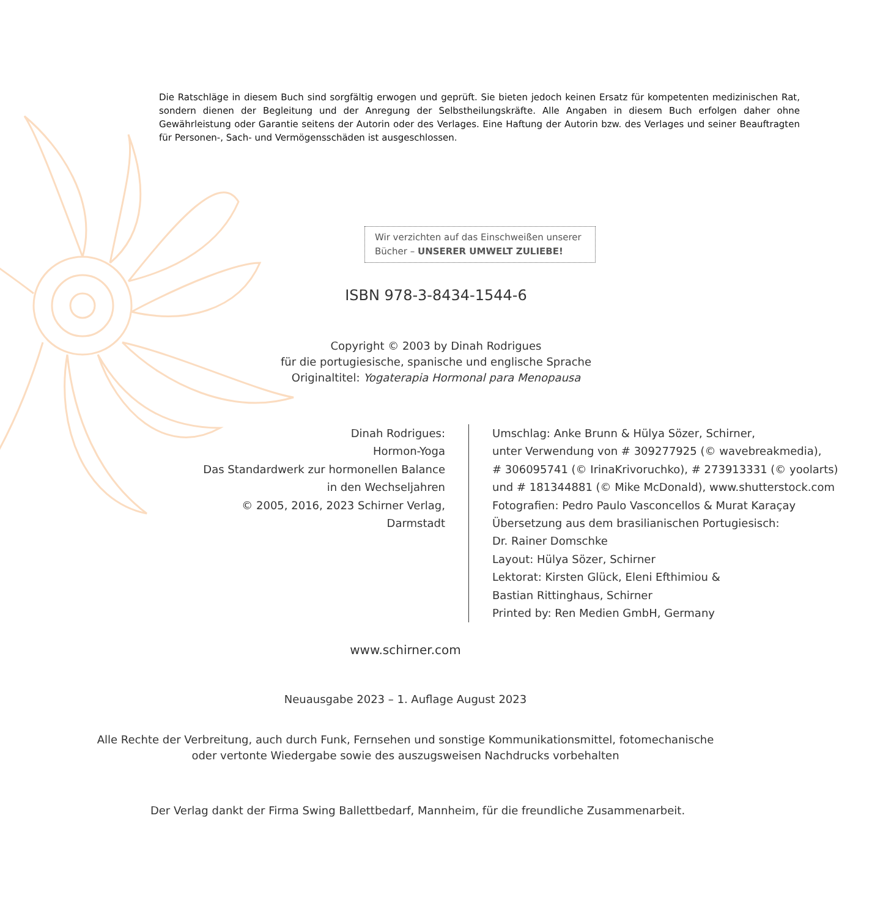Die Ratschläge in diesem Buch sind sorgfältig erwogen und geprüft. Sie bieten jedoch keinen Ersatz für kompetenten medizinischen Rat, sondern dienen der Begleitung und der Anregung der Selbstheilungskräfte. Alle Angaben in diesem Buch erfolgen daher ohne Gewährleistung oder Garantie seitens der Autorin oder des Verlages. Eine Haftung der Autorin bzw. des Verlages und seiner Beauftragten für Personen-, Sach- und Vermögensschäden ist ausgeschlossen.
Wir verzichten auf das Einschweißen unserer
Bücher – UNSERER UMWELT ZULIEBE!
ISBN 978-3-8434-1544-6
Copyright © 2003 by Dinah Rodrigues
für die portugiesische, spanische und englische Sprache
Originaltitel: Yogaterapia Hormonal para Menopausa
Dinah Rodrigues:
Hormon-Yoga
Das Standardwerk zur hormonellen Balance
in den Wechseljahren
© 2005, 2016, 2023 Schirner Verlag,
Darmstadt
Umschlag: Anke Brunn & Hülya Sözer, Schirner,
unter Verwendung von # 309277925 (© wavebreakmedia),
# 306095741 (© IrinaKrivoruchko), # 273913331 (© yoolarts)
und # 181344881 (© Mike McDonald), www.shutterstock.com
Fotografien: Pedro Paulo Vasconcellos & Murat Karaçay
Übersetzung aus dem brasilianischen Portugiesisch:
Dr. Rainer Domschke
Layout: Hülya Sözer, Schirner
Lektorat: Kirsten Glück, Eleni Efthimiou &
Bastian Rittinghaus, Schirner
Printed by: Ren Medien GmbH, Germany
www.schirner.com
Neuausgabe 2023 – 1. Auflage August 2023
Alle Rechte der Verbreitung, auch durch Funk, Fernsehen und sonstige Kommunikationsmittel, fotomechanische
oder vertonte Wiedergabe sowie des auszugsweisen Nachdrucks vorbehalten
Der Verlag dankt der Firma Swing Ballettbedarf, Mannheim, für die freundliche Zusammenarbeit.